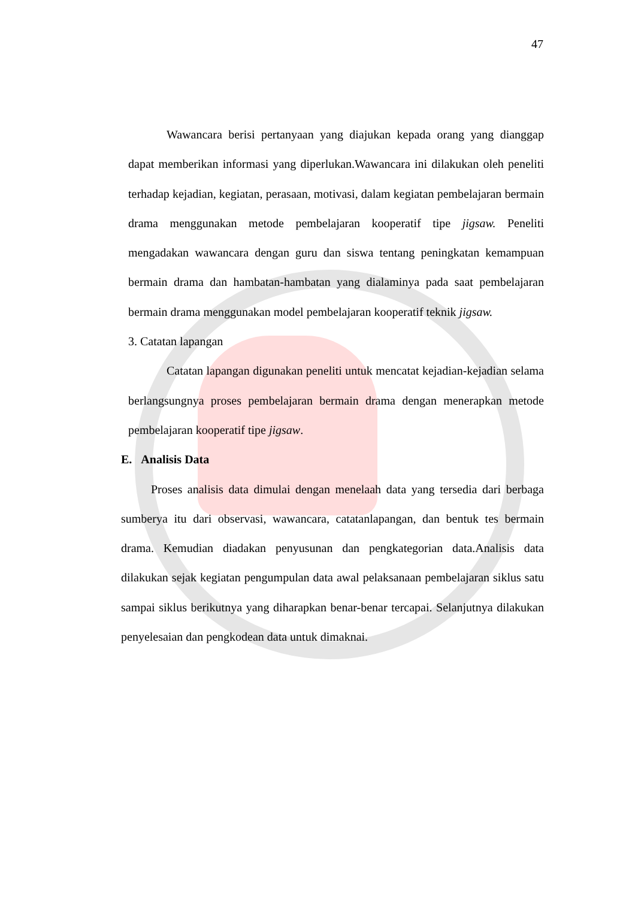47
Wawancara berisi pertanyaan yang diajukan kepada orang yang dianggap dapat memberikan informasi yang diperlukan.Wawancara ini dilakukan oleh peneliti terhadap kejadian, kegiatan, perasaan, motivasi, dalam kegiatan pembelajaran bermain drama menggunakan metode pembelajaran kooperatif tipe jigsaw. Peneliti mengadakan wawancara dengan guru dan siswa tentang peningkatan kemampuan bermain drama dan hambatan-hambatan yang dialaminya pada saat pembelajaran bermain drama menggunakan model pembelajaran kooperatif teknik jigsaw.
3. Catatan lapangan
Catatan lapangan digunakan peneliti untuk mencatat kejadian-kejadian selama berlangsungnya proses pembelajaran bermain drama dengan menerapkan metode pembelajaran kooperatif tipe jigsaw.
E. Analisis Data
Proses analisis data dimulai dengan menelaah data yang tersedia dari berbaga sumberya itu dari observasi, wawancara, catatanlapangan, dan bentuk tes bermain drama. Kemudian diadakan penyusunan dan pengkategorian data.Analisis data dilakukan sejak kegiatan pengumpulan data awal pelaksanaan pembelajaran siklus satu sampai siklus berikutnya yang diharapkan benar-benar tercapai. Selanjutnya dilakukan penyelesaian dan pengkodean data untuk dimaknai.